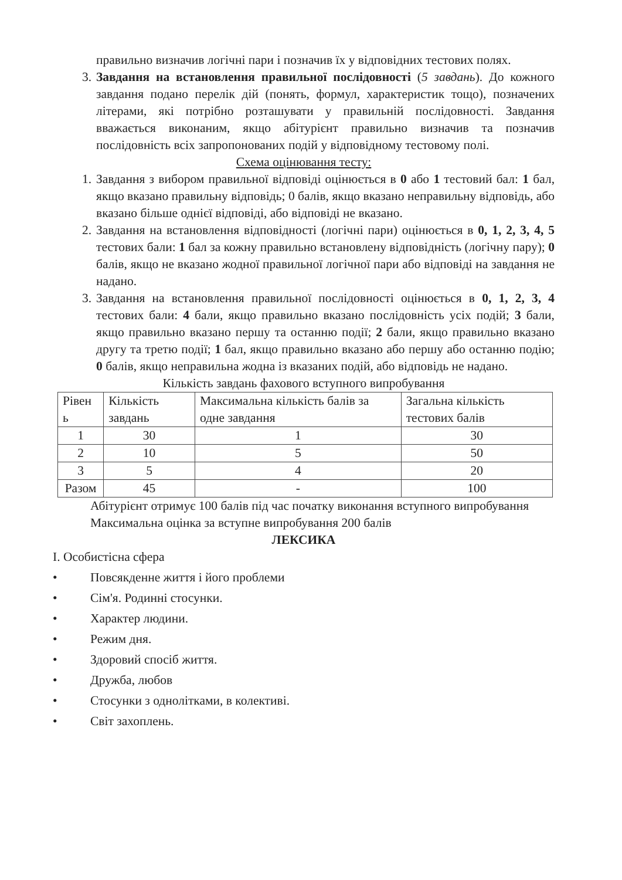правильно визначив логічні пари і позначив їх у відповідних тестових полях.
3. Завдання на встановлення правильної послідовності (5 завдань). До кожного завдання подано перелік дій (понять, формул, характеристик тощо), позначених літерами, які потрібно розташувати у правильній послідовності. Завдання вважається виконаним, якщо абітурієнт правильно визначив та позначив послідовність всіх запропонованих подій у відповідному тестовому полі.
Схема оцінювання тесту:
1. Завдання з вибором правильної відповіді оцінюється в 0 або 1 тестовий бал: 1 бал, якщо вказано правильну відповідь; 0 балів, якщо вказано неправильну відповідь, або вказано більше однієї відповіді, або відповіді не вказано.
2. Завдання на встановлення відповідності (логічні пари) оцінюється в 0, 1, 2, 3, 4, 5 тестових бали: 1 бал за кожну правильно встановлену відповідність (логічну пару); 0 балів, якщо не вказано жодної правильної логічної пари або відповіді на завдання не надано.
3. Завдання на встановлення правильної послідовності оцінюється в 0, 1, 2, 3, 4 тестових бали: 4 бали, якщо правильно вказано послідовність усіх подій; 3 бали, якщо правильно вказано першу та останню події; 2 бали, якщо правильно вказано другу та третю події; 1 бал, якщо правильно вказано або першу або останню подію; 0 балів, якщо неправильна жодна із вказаних подій, або відповідь не надано.
Кількість завдань фахового вступного випробування
| Рівен ь | Кількість завдань | Максимальна кількість балів за одне завдання | Загальна кількість тестових балів |
| 1 | 30 | 1 | 30 |
| 2 | 10 | 5 | 50 |
| 3 | 5 | 4 | 20 |
| Разом | 45 | - | 100 |
Абітурієнт отримує 100 балів під час початку виконання вступного випробування
Максимальна оцінка за вступне випробування 200 балів
ЛЕКСИКА
I. Особистісна сфера
• Повсякденне життя і його проблеми
• Сім'я. Родинні стосунки.
• Характер людини.
• Режим дня.
• Здоровий спосіб життя.
• Дружба, любов
• Стосунки з однолітками, в колективі.
• Світ захоплень.